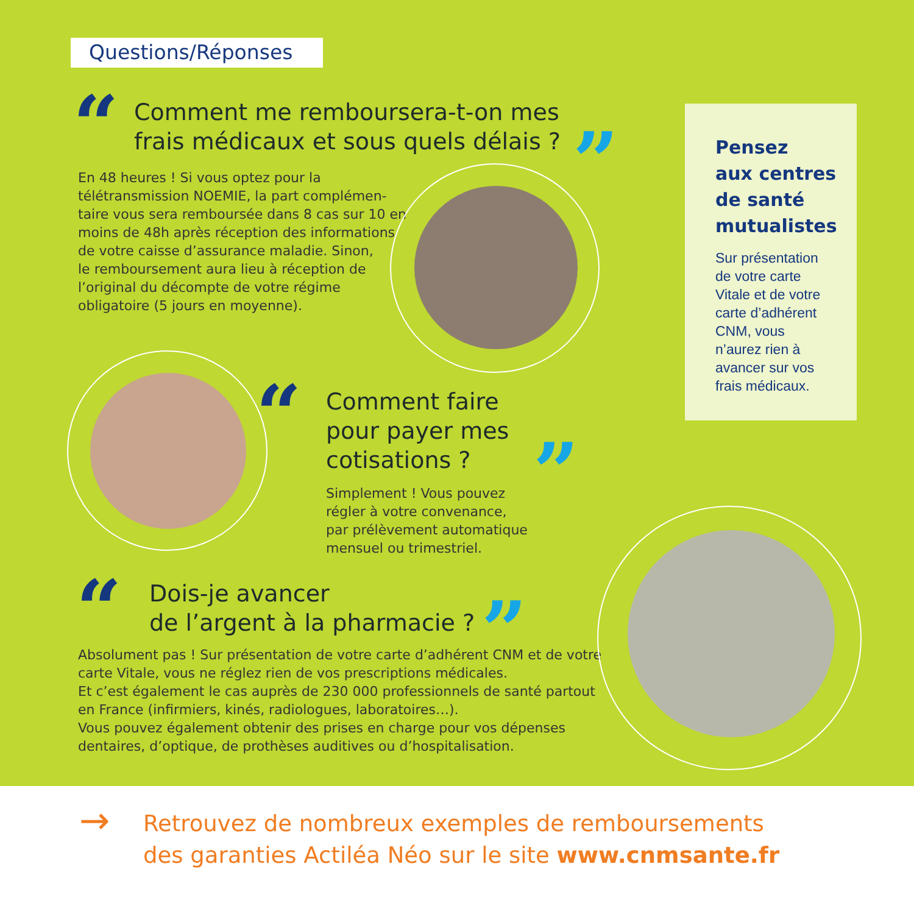Questions/Réponses
“
Comment me remboursera-t-on mes
frais médicaux et sous quels délais ?
”
En 48 heures ! Si vous optez pour la
télétransmission NOEMIE, la part complémen-
taire vous sera remboursée dans 8 cas sur 10 en
moins de 48h après réception des informations
de votre caisse d’assurance maladie. Sinon,
le remboursement aura lieu à réception de
l’original du décompte de votre régime
obligatoire (5 jours en moyenne).
“
Comment faire
pour payer mes
cotisations ?
”
Simplement ! Vous pouvez
régler à votre convenance,
par prélèvement automatique
mensuel ou trimestriel.
“
Dois-je avancer
de l’argent à la pharmacie ?
”
Absolument pas ! Sur présentation de votre carte d’adhérent CNM et de votre
carte Vitale, vous ne réglez rien de vos prescriptions médicales.
Et c’est également le cas auprès de 230 000 professionnels de santé partout
en France (infirmiers, kinés, radiologues, laboratoires…).
Vous pouvez également obtenir des prises en charge pour vos dépenses
dentaires, d’optique, de prothèses auditives ou d’hospitalisation.
Pensez
aux centres
de santé
mutualistes
Sur présentation
de votre carte
Vitale et de votre
carte d’adhérent
CNM, vous
n’aurez rien à
avancer sur vos
frais médicaux.
→ Retrouvez de nombreux exemples de remboursements
des garanties Actiléa Néo sur le site www.cnmsante.fr